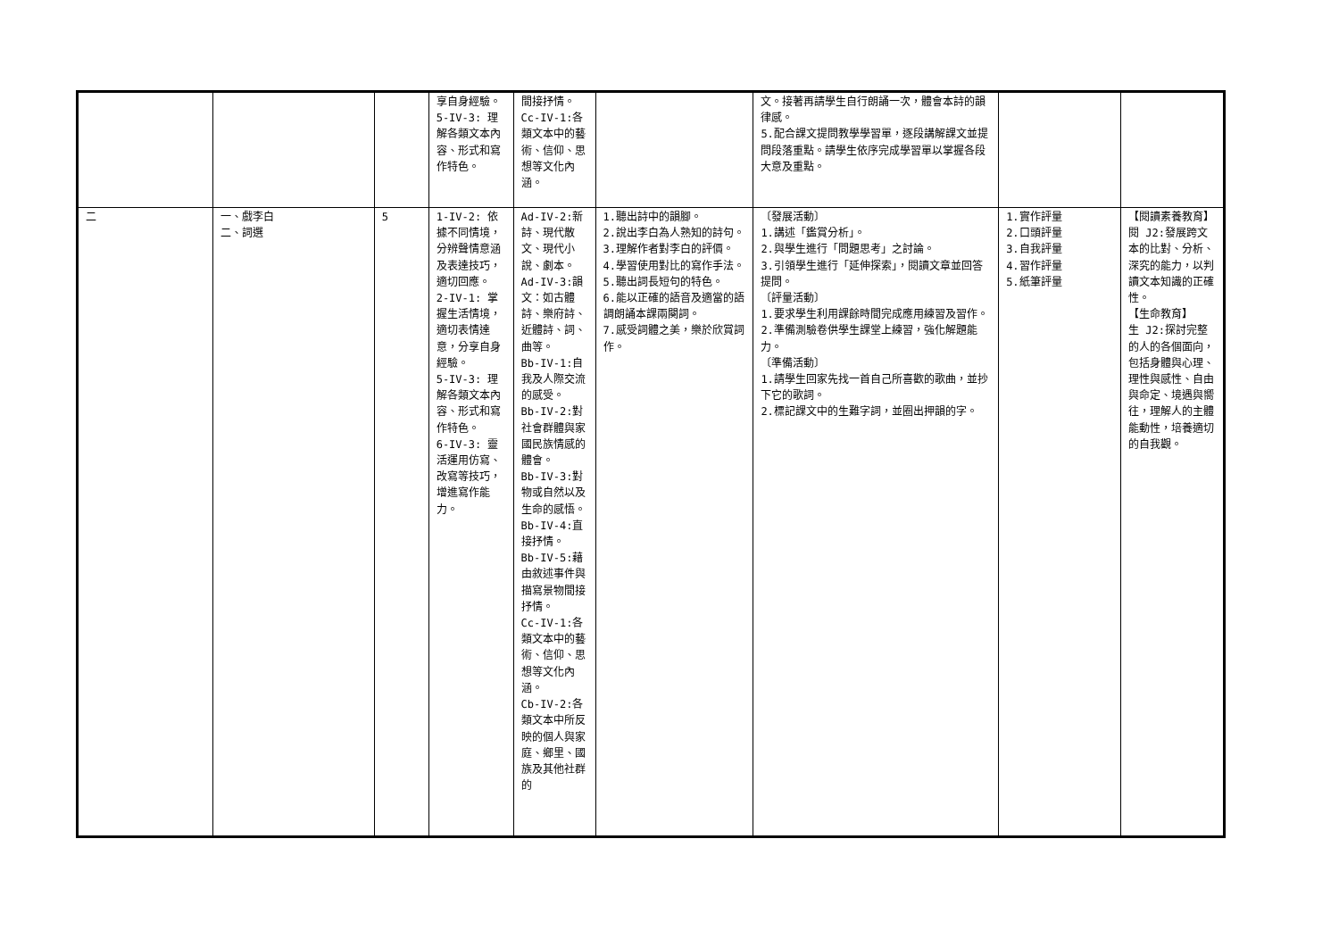| | | | 享自身經驗。 5-IV-3: 理解各類文本內容、形式和寫作特色。 | 間接抒情。 Cc-IV-1:各類文本中的藝術、信仰、思想等文化內涵。 | | 文。接著再請學生自行朗誦一次，體會本詩的韻律感。 5.配合課文提問教學學習單，逐段講解課文並提問段落重點。請學生依序完成學習單以掌握各段大意及重點。 | | |
| 二 | 一、戲李白 二、詞選 | 5 | 1-IV-2: 依據不同情境，分辨聲情意涵及表達技巧，適切回應。 2-IV-1: 掌握生活情境，適切表情達意，分享自身經驗。 5-IV-3: 理解各類文本內容、形式和寫作特色。 6-IV-3: 靈活運用仿寫、改寫等技巧，增進寫作能力。 | Ad-IV-2:新詩、現代散文、現代小說、劇本。 Ad-IV-3:韻文：如古體詩、樂府詩、近體詩、詞、曲等。 Bb-IV-1:自我及人際交流的感受。 Bb-IV-2:對社會群體與家國民族情感的體會。 Bb-IV-3:對物或自然以及生命的感悟。 Bb-IV-4:直接抒情。 Bb-IV-5:藉由敘述事件與描寫景物間接抒情。 Cc-IV-1:各類文本中的藝術、信仰、思想等文化內涵。 Cb-IV-2:各類文本中所反映的個人與家庭、鄉里、國族及其他社群的 | 1.聽出詩中的韻腳。 2.說出李白為人熟知的詩句。 3.理解作者對李白的評價。 4.學習使用對比的寫作手法。 5.聽出詞長短句的特色。 6.能以正確的語音及適當的語調朗誦本課兩闋詞。 7.感受詞體之美，樂於欣賞詞作。 | 〔發展活動〕 1.講述「鑑賞分析」。 2.與學生進行「問題思考」之討論。 3.引領學生進行「延伸探索」，閱讀文章並回答提問。 〔評量活動〕 1.要求學生利用課餘時間完成應用練習及習作。 2.準備測驗卷供學生課堂上練習，強化解題能力。 〔準備活動〕 1.請學生回家先找一首自己所喜歡的歌曲，並抄下它的歌詞。 2.標記課文中的生難字詞，並圈出押韻的字。 | 1.實作評量 2.口頭評量 3.自我評量 4.習作評量 5.紙筆評量 | 【閱讀素養教育】 閱 J2:發展跨文本的比對、分析、深究的能力，以判讀文本知識的正確性。 【生命教育】 生 J2:探討完整的人的各個面向，包括身體與心理、理性與感性、自由與命定、境遇與嚮往，理解人的主體能動性，培養適切的自我觀。 |